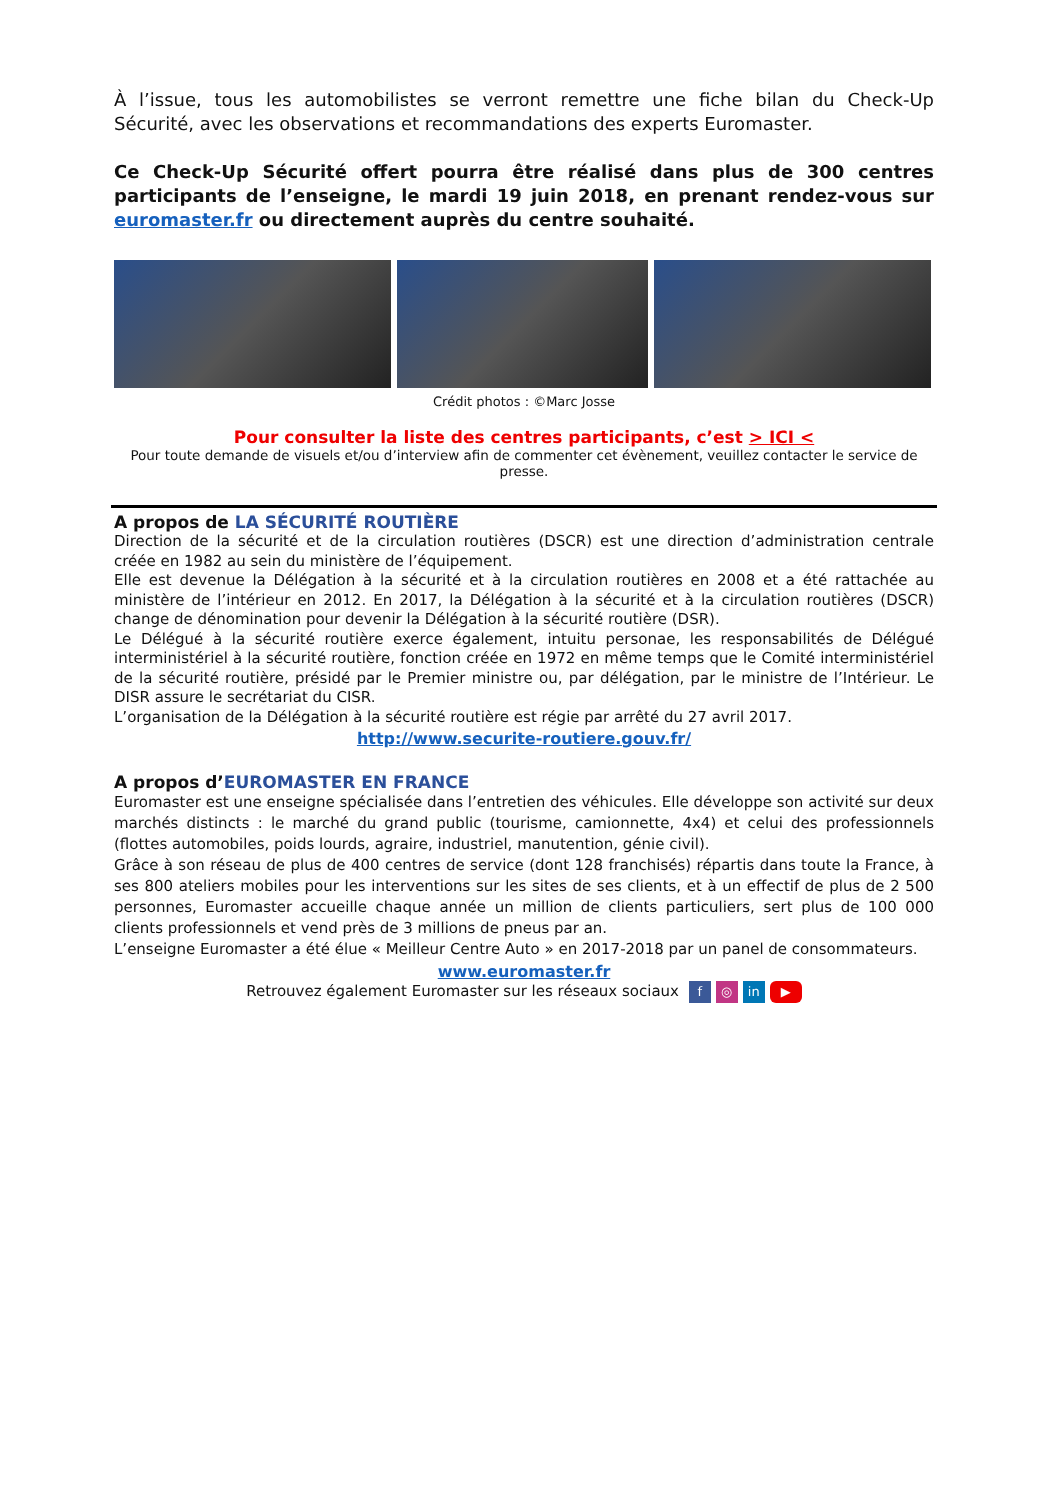À l’issue, tous les automobilistes se verront remettre une fiche bilan du Check-Up Sécurité, avec les observations et recommandations des experts Euromaster.
Ce Check-Up Sécurité offert pourra être réalisé dans plus de 300 centres participants de l’enseigne, le mardi 19 juin 2018, en prenant rendez-vous sur euromaster.fr ou directement auprès du centre souhaité.
Crédit photos : ©Marc Josse
Pour consulter la liste des centres participants, c’est > ICI <
Pour toute demande de visuels et/ou d’interview afin de commenter cet évènement, veuillez contacter le service de presse.
A propos de LA SÉCURITÉ ROUTIÈRE
Direction de la sécurité et de la circulation routières (DSCR) est une direction d’administration centrale créée en 1982 au sein du ministère de l’équipement.
Elle est devenue la Délégation à la sécurité et à la circulation routières en 2008 et a été rattachée au ministère de l’intérieur en 2012. En 2017, la Délégation à la sécurité et à la circulation routières (DSCR) change de dénomination pour devenir la Délégation à la sécurité routière (DSR).
Le Délégué à la sécurité routière exerce également, intuitu personae, les responsabilités de Délégué interministériel à la sécurité routière, fonction créée en 1972 en même temps que le Comité interministériel de la sécurité routière, présidé par le Premier ministre ou, par délégation, par le ministre de l’Intérieur. Le DISR assure le secrétariat du CISR.
L’organisation de la Délégation à la sécurité routière est régie par arrêté du 27 avril 2017.
http://www.securite-routiere.gouv.fr/
A propos d’EUROMASTER EN FRANCE
Euromaster est une enseigne spécialisée dans l’entretien des véhicules. Elle développe son activité sur deux marchés distincts : le marché du grand public (tourisme, camionnette, 4x4) et celui des professionnels (flottes automobiles, poids lourds, agraire, industriel, manutention, génie civil).
Grâce à son réseau de plus de 400 centres de service (dont 128 franchisés) répartis dans toute la France, à ses 800 ateliers mobiles pour les interventions sur les sites de ses clients, et à un effectif de plus de 2 500 personnes, Euromaster accueille chaque année un million de clients particuliers, sert plus de 100 000 clients professionnels et vend près de 3 millions de pneus par an.
L’enseigne Euromaster a été élue « Meilleur Centre Auto » en 2017-2018 par un panel de consommateurs.
www.euromaster.fr
Retrouvez également Euromaster sur les réseaux sociaux f ◎ in ▶